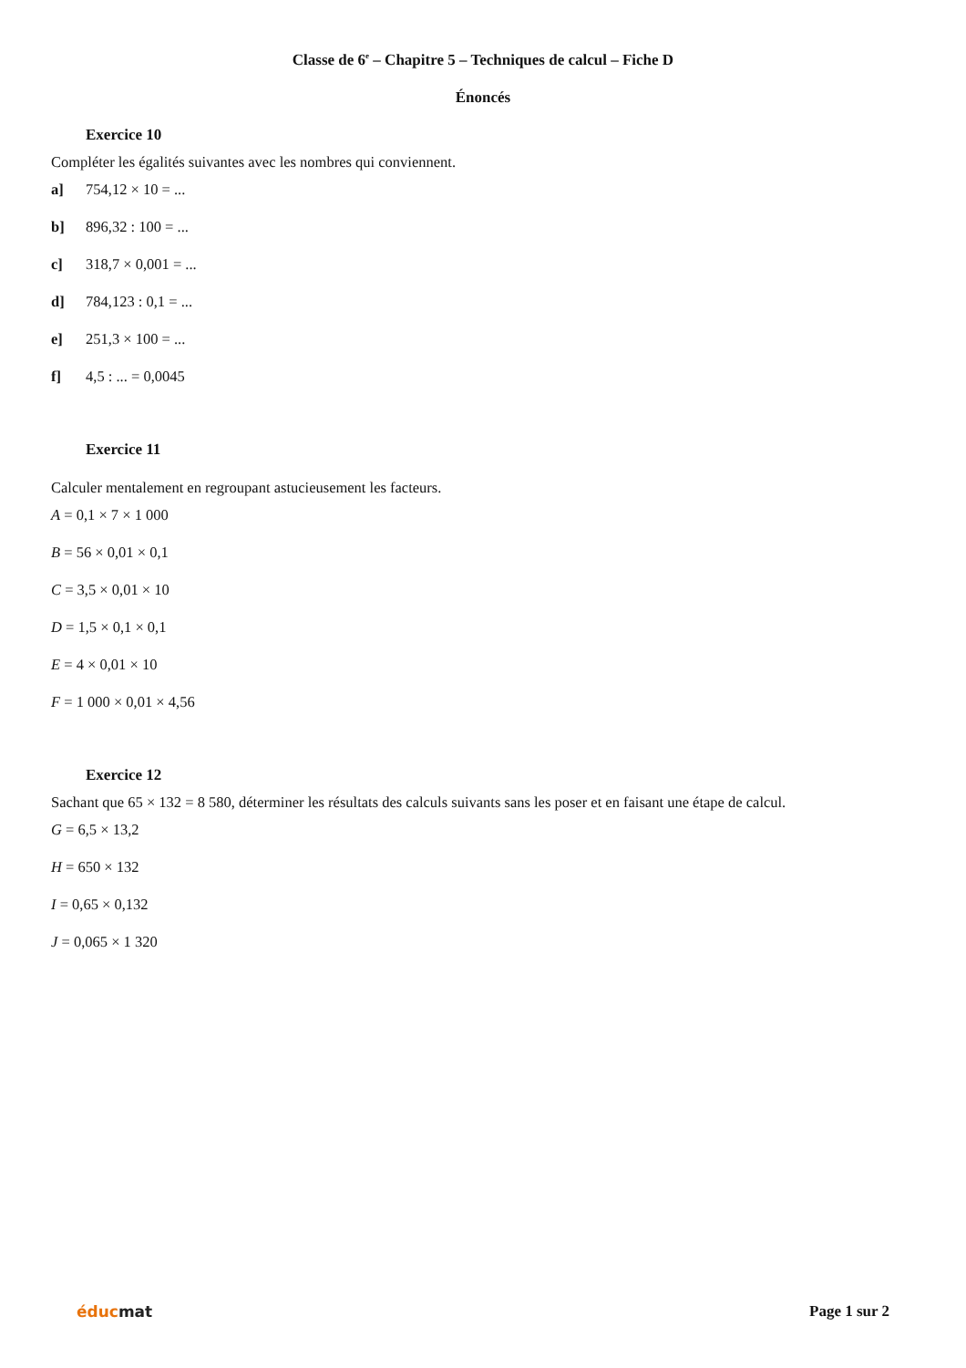Classe de 6<sup>e</sup> – Chapitre 5 – Techniques de calcul – Fiche D
Énoncés
Exercice 10
Compléter les égalités suivantes avec les nombres qui conviennent.
a] 754,12 × 10 = ...
b] 896,32 : 100 = ...
c] 318,7 × 0,001 = ...
d] 784,123 : 0,1 = ...
e] 251,3 × 100 = ...
f] 4,5 : ... = 0,0045
Exercice 11
Calculer mentalement en regroupant astucieusement les facteurs.
A = 0,1 × 7 × 1 000
B = 56 × 0,01 × 0,1
C = 3,5 × 0,01 × 10
D = 1,5 × 0,1 × 0,1
E = 4 × 0,01 × 10
F = 1 000 × 0,01 × 4,56
Exercice 12
Sachant que 65 × 132 = 8 580, déterminer les résultats des calculs suivants sans les poser et en faisant une étape de calcul.
G = 6,5 × 13,2
H = 650 × 132
I = 0,65 × 0,132
J = 0,065 × 1 320
éducmat Page 1 sur 2